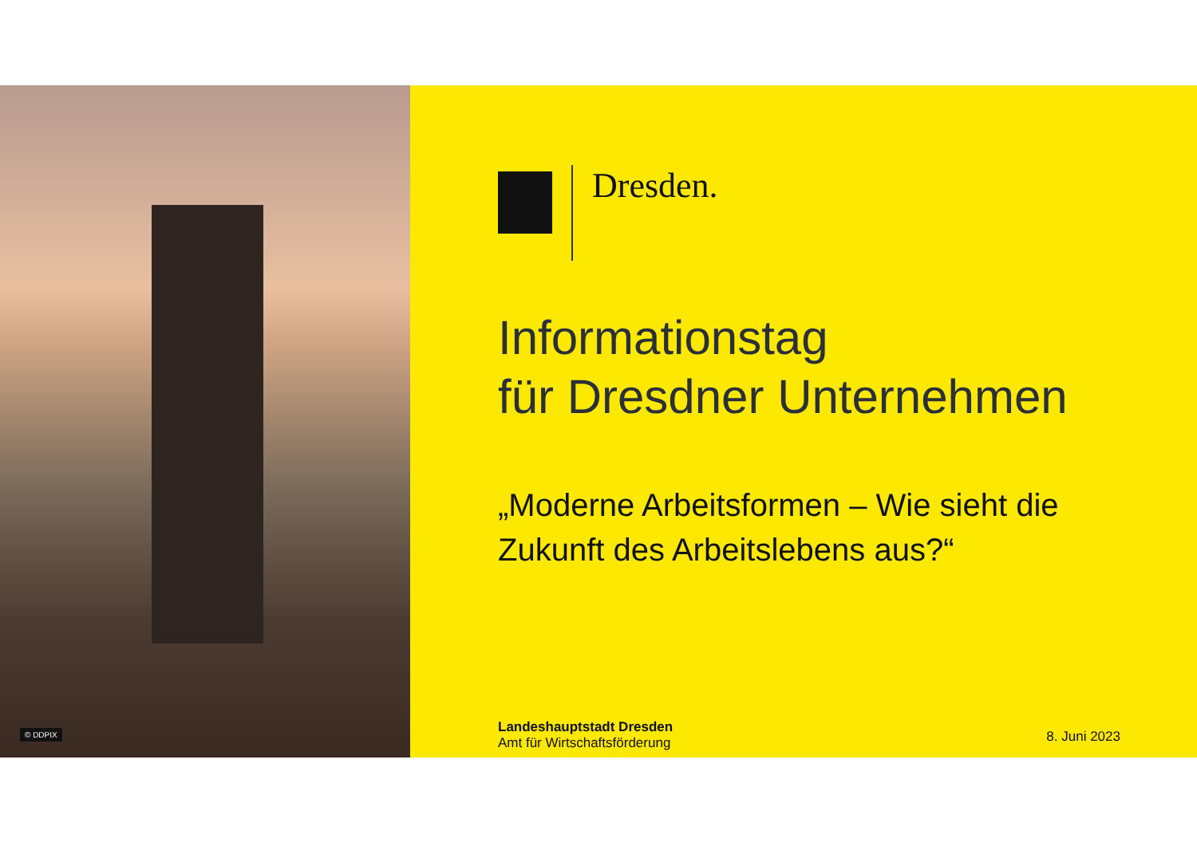© DDPIX
Dresden.
Informationstag
für Dresdner Unternehmen
„Moderne Arbeitsformen – Wie sieht die
Zukunft des Arbeitslebens aus?“
Landeshauptstadt Dresden
Amt für Wirtschaftsförderung
8. Juni 2023